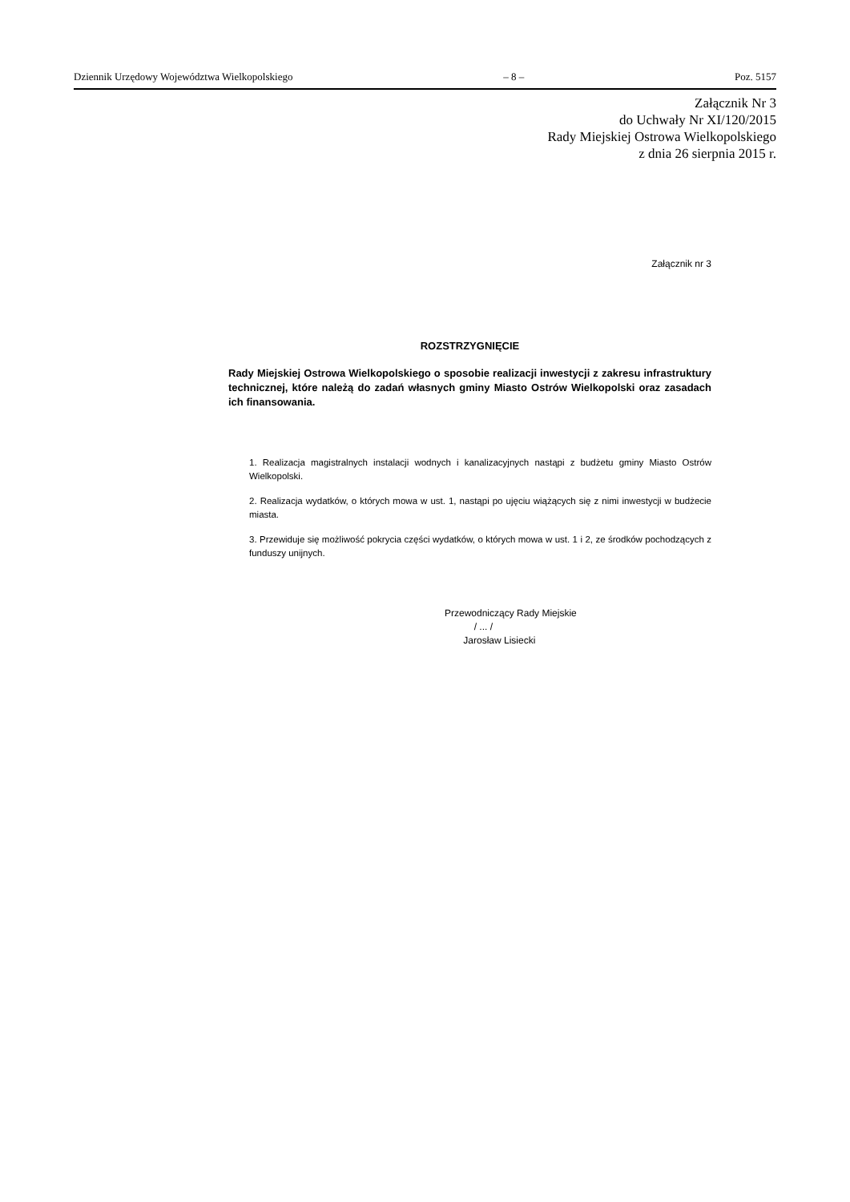Dziennik Urzędowy Województwa Wielkopolskiego – 8 – Poz. 5157
Załącznik Nr 3
do Uchwały Nr XI/120/2015
Rady Miejskiej Ostrowa Wielkopolskiego
z dnia 26 sierpnia 2015 r.
Załącznik nr 3
ROZSTRZYGNIĘCIE
Rady Miejskiej Ostrowa Wielkopolskiego o sposobie realizacji inwestycji z zakresu infrastruktury technicznej, które należą do zadań własnych gminy Miasto Ostrów Wielkopolski oraz zasadach ich finansowania.
1. Realizacja magistralnych instalacji wodnych i kanalizacyjnych nastąpi z budżetu gminy Miasto Ostrów Wielkopolski.
2. Realizacja wydatków, o których mowa w ust. 1, nastąpi po ujęciu wiążących się z nimi inwestycji w budżecie miasta.
3. Przewiduje się możliwość pokrycia części wydatków, o których mowa w ust. 1 i 2, ze środków pochodzących z funduszy unijnych.
Przewodniczący Rady Miejskie
/ ... /
Jarosław Lisiecki